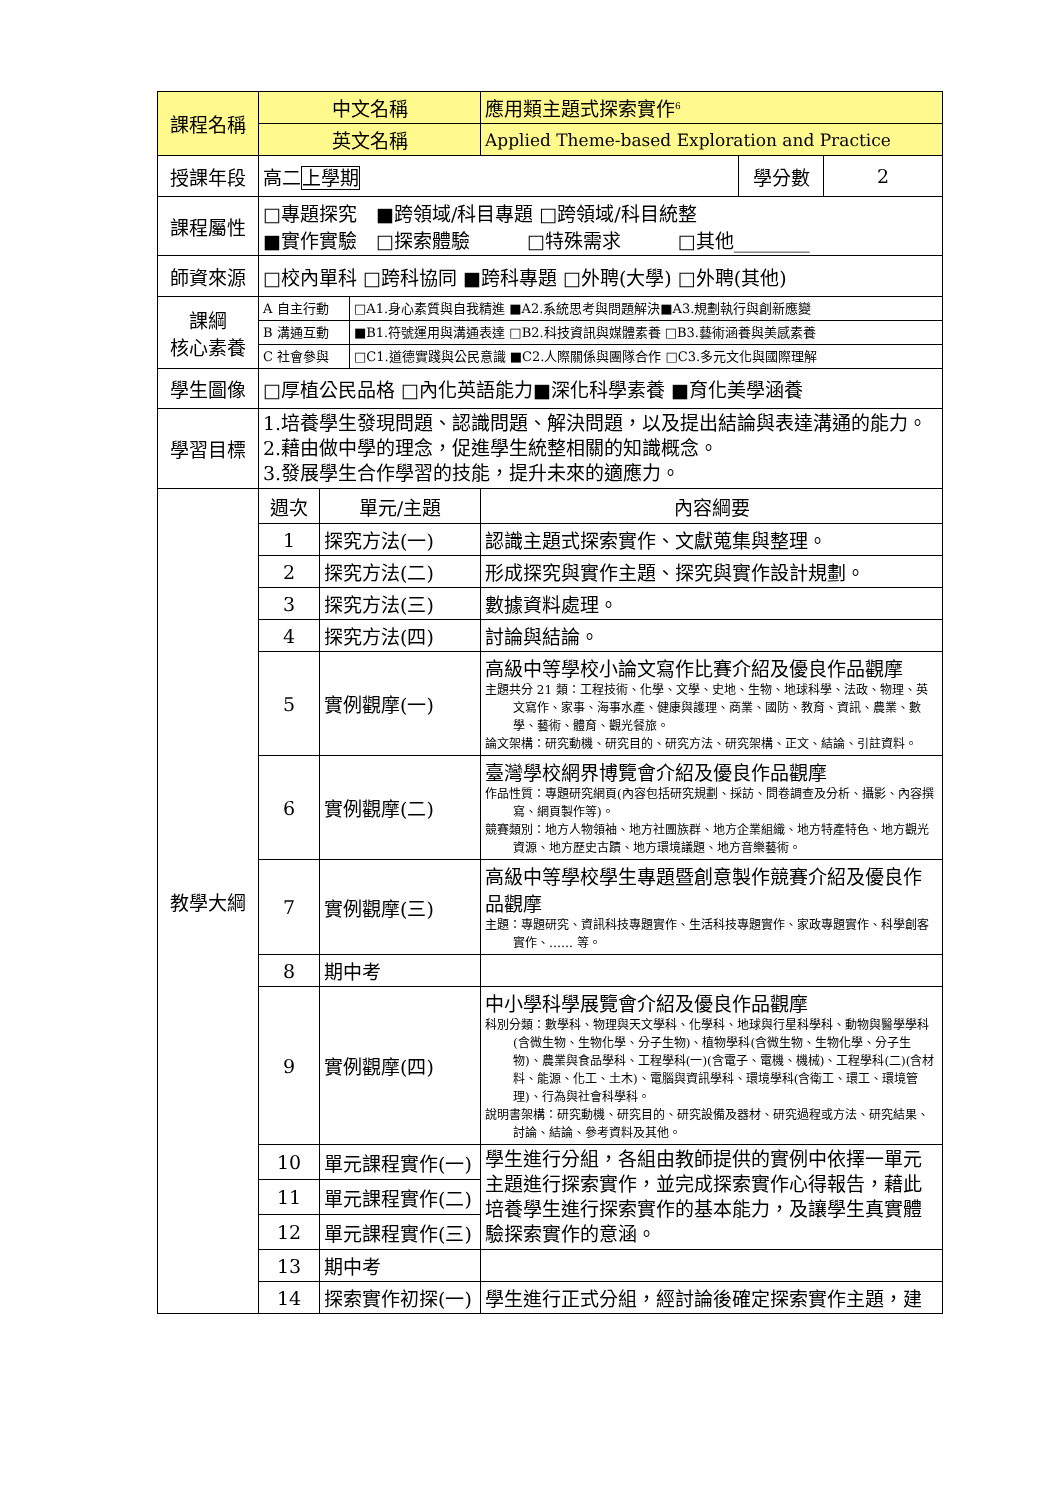| 課程名稱 | 中文名稱 | | | 應用類主題式探索實作<sup>6</sup> | | |
| | 英文名稱 | | | Applied Theme-based Exploration and Practice | | |
| 授課年段 | 高二 上學期 | | | | 學分數 | 2 |
| 課程屬性 | □專題探究 ■跨領域/科目專題 □跨領域/科目統整 ■實作實驗 □探索體驗 □特殊需求 □其他________ | | | | | |
| 師資來源 | □校內單科 □跨科協同 ■跨科專題 □外聘(大學) □外聘(其他) | | | | | |
| 課綱 核心素養 | A 自主行動 | | □A1.身心素質與自我精進 ■A2.系統思考與問題解決■A3.規劃執行與創新應變 | | | |
| | B 溝通互動 | | ■B1.符號運用與溝通表達 □B2.科技資訊與媒體素養 □B3.藝術涵養與美感素養 | | | |
| | C 社會參與 | | □C1.道德實踐與公民意識 ■C2.人際關係與團隊合作 □C3.多元文化與國際理解 | | | |
| 學生圖像 | □厚植公民品格 □內化英語能力■深化科學素養 ■育化美學涵養 | | | | | |
| 學習目標 | 1.培養學生發現問題、認識問題、解決問題，以及提出結論與表達溝通的能力。 2.藉由做中學的理念，促進學生統整相關的知識概念。 3.發展學生合作學習的技能，提升未來的適應力。 | | | | | |
| 教學大綱 | 週次 | 單元/主題 | | 內容綱要 | | |
| | 1 | 探究方法(一) | | 認識主題式探索實作、文獻蒐集與整理。 | | |
| | 2 | 探究方法(二) | | 形成探究與實作主題、探究與實作設計規劃。 | | |
| | 3 | 探究方法(三) | | 數據資料處理。 | | |
| | 4 | 探究方法(四) | | 討論與結論。 | | |
| | 5 | 實例觀摩(一) | | 高級中等學校小論文寫作比賽介紹及優良作品觀摩 主題共分 21 類：工程技術、化學、文學、史地、生物、地球科學、法政、物理、英文寫作、家事、海事水產、健康與護理、商業、國防、教育、資訊、農業、數學、藝術、體育、觀光餐旅。 論文架構：研究動機、研究目的、研究方法、研究架構、正文、結論、引註資料。 | | |
| | 6 | 實例觀摩(二) | | 臺灣學校網界博覽會介紹及優良作品觀摩 作品性質：專題研究網頁(內容包括研究規劃、採訪、問卷調查及分析、攝影、內容撰寫、網頁製作等)。 競賽類別：地方人物領袖、地方社團族群、地方企業組織、地方特產特色、地方觀光資源、地方歷史古蹟、地方環境議題、地方音樂藝術。 | | |
| | 7 | 實例觀摩(三) | | 高級中等學校學生專題暨創意製作競賽介紹及優良作品觀摩 主題：專題研究、資訊科技專題實作、生活科技專題實作、家政專題實作、科學創客實作、…… 等。 | | |
| | 8 | 期中考 | | | | |
| | 9 | 實例觀摩(四) | | 中小學科學展覽會介紹及優良作品觀摩 科別分類：數學科、物理與天文學科、化學科、地球與行星科學科、動物與醫學學科(含微生物、生物化學、分子生物)、植物學科(含微生物、生物化學、分子生物)、農業與食品學科、工程學科(一)(含電子、電機、機械)、工程學科(二)(含材料、能源、化工、土木)、電腦與資訊學科、環境學科(含衛工、環工、環境管理)、行為與社會科學科。 說明書架構：研究動機、研究目的、研究設備及器材、研究過程或方法、研究結果、討論、結論、參考資料及其他。 | | |
| | 10 | 單元課程實作(一) | | 學生進行分組，各組由教師提供的實例中依擇一單元主題進行探索實作，並完成探索實作心得報告，藉此培養學生進行探索實作的基本能力，及讓學生真實體驗探索實作的意涵。 | | |
| | 11 | 單元課程實作(二) | | | | |
| | 12 | 單元課程實作(三) | | | | |
| | 13 | 期中考 | | | | |
| | 14 | 探索實作初探(一) | | 學生進行正式分組，經討論後確定探索實作主題，建 | | |